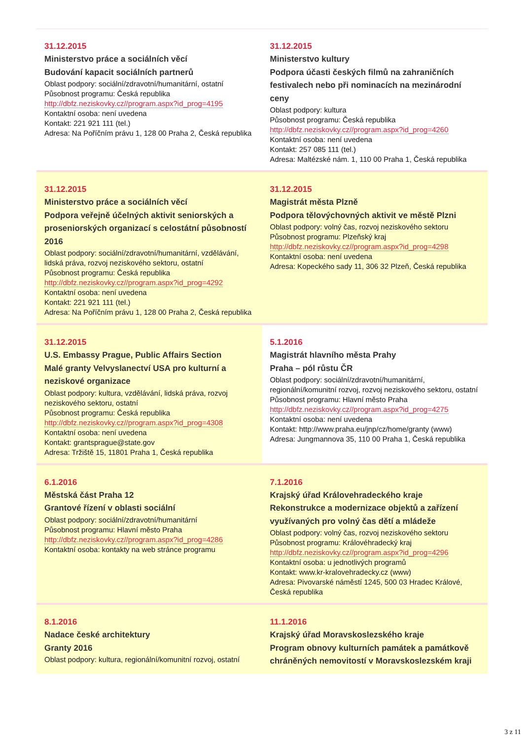| 31.12.2015 Ministerstvo práce a sociálních věcí Budování kapacit sociálních partnerů Oblast podpory: sociální/zdravotní/humanitární, ostatní Působnost programu: Česká republika http://dbfz.neziskovky.cz//program.aspx?id_prog=4195 Kontaktní osoba: není uvedena Kontakt: 221 921 111 (tel.) Adresa: Na Poříčním právu 1, 128 00 Praha 2, Česká republika | 31.12.2015 Ministerstvo kultury Podpora účasti českých filmů na zahraničních festivalech nebo při nominacích na mezinárodní ceny Oblast podpory: kultura Působnost programu: Česká republika http://dbfz.neziskovky.cz//program.aspx?id_prog=4260 Kontaktní osoba: není uvedena Kontakt: 257 085 111 (tel.) Adresa: Maltézské nám. 1, 110 00 Praha 1, Česká republika |
| 31.12.2015 Ministerstvo práce a sociálních věcí Podpora veřejně účelných aktivit seniorských a proseniorských organizací s celostátní působností 2016 Oblast podpory: sociální/zdravotní/humanitární, vzdělávání, lidská práva, rozvoj neziskového sektoru, ostatní Působnost programu: Česká republika http://dbfz.neziskovky.cz//program.aspx?id_prog=4292 Kontaktní osoba: není uvedena Kontakt: 221 921 111 (tel.) Adresa: Na Poříčním právu 1, 128 00 Praha 2, Česká republika | 31.12.2015 Magistrát města Plzně Podpora tělovýchovných aktivit ve městě Plzni Oblast podpory: volný čas, rozvoj neziskového sektoru Působnost programu: Plzeňský kraj http://dbfz.neziskovky.cz//program.aspx?id_prog=4298 Kontaktní osoba: není uvedena Adresa: Kopeckého sady 11, 306 32 Plzeň, Česká republika |
| 31.12.2015 U.S. Embassy Prague, Public Affairs Section Malé granty Velvyslanectví USA pro kulturní a neziskové organizace Oblast podpory: kultura, vzdělávání, lidská práva, rozvoj neziskového sektoru, ostatní Působnost programu: Česká republika http://dbfz.neziskovky.cz//program.aspx?id_prog=4308 Kontaktní osoba: není uvedena Kontakt: grantsprague@state.gov Adresa: Tržiště 15, 11801 Praha 1, Česká republika | 5.1.2016 Magistrát hlavního města Prahy Praha – pól růstu ČR Oblast podpory: sociální/zdravotní/humanitární, regionální/komunitní rozvoj, rozvoj neziskového sektoru, ostatní Působnost programu: Hlavní město Praha http://dbfz.neziskovky.cz//program.aspx?id_prog=4275 Kontaktní osoba: není uvedena Kontakt: http://www.praha.eu/jnp/cz/home/granty (www) Adresa: Jungmannova 35, 110 00 Praha 1, Česká republika |
| 6.1.2016 Městská část Praha 12 Grantové řízení v oblasti sociální Oblast podpory: sociální/zdravotní/humanitární Působnost programu: Hlavní město Praha http://dbfz.neziskovky.cz//program.aspx?id_prog=4286 Kontaktní osoba: kontakty na web stránce programu | 7.1.2016 Krajský úřad Královehradeckého kraje Rekonstrukce a modernizace objektů a zařízení využívaných pro volný čas dětí a mládeže Oblast podpory: volný čas, rozvoj neziskového sektoru Působnost programu: Královéhradecký kraj http://dbfz.neziskovky.cz//program.aspx?id_prog=4296 Kontaktní osoba: u jednotlivých programů Kontakt: www.kr-kralovehradecky.cz (www) Adresa: Pivovarské náměstí 1245, 500 03 Hradec Králové, Česká republika |
| 8.1.2016 Nadace české architektury Granty 2016 Oblast podpory: kultura, regionální/komunitní rozvoj, ostatní | 11.1.2016 Krajský úřad Moravskoslezského kraje Program obnovy kulturních památek a památkově chráněných nemovitostí v Moravskoslezském kraji |
3 z 11